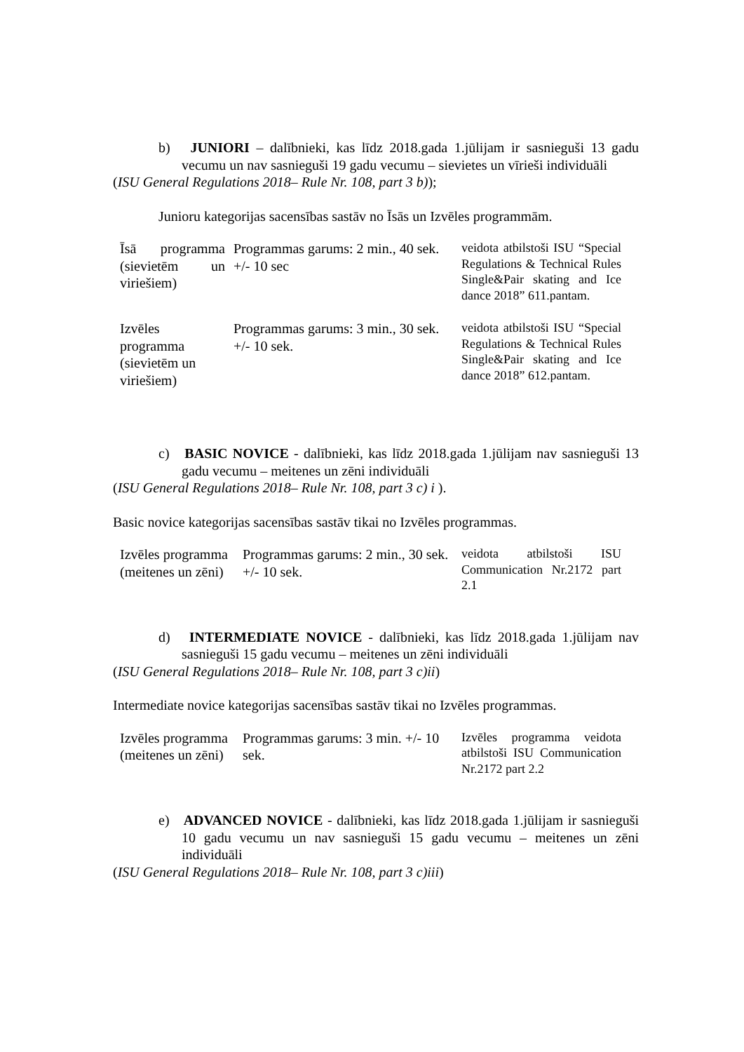b) JUNIORI – dalībnieki, kas līdz 2018.gada 1.jūlijam ir sasnieguši 13 gadu vecumu un nav sasnieguši 19 gadu vecumu – sievietes un vīrieši individuāli
(ISU General Regulations 2018– Rule Nr. 108, part 3 b));
Junioru kategorijas sacensības sastāv no Īsās un Izvēles programmām.
| Īsā programma (sievietēm un viriešiem) | Programmas garums: 2 min., 40 sek. +/- 10 sec | veidota atbilstoši ISU “Special Regulations & Technical Rules Single&Pair skating and Ice dance 2018” 611.pantam. |
| Izvēles programma (sievietēm un viriešiem) | Programmas garums: 3 min., 30 sek. +/- 10 sek. | veidota atbilstoši ISU “Special Regulations & Technical Rules Single&Pair skating and Ice dance 2018” 612.pantam. |
c) BASIC NOVICE - dalībnieki, kas līdz 2018.gada 1.jūlijam nav sasnieguši 13 gadu vecumu – meitenes un zēni individuāli
(ISU General Regulations 2018– Rule Nr. 108, part 3 c) i ).
Basic novice kategorijas sacensības sastāv tikai no Izvēles programmas.
| Izvēles programma (meitenes un zēni) | Programmas garums: 2 min., 30 sek. +/- 10 sek. | veidota atbilstoši ISU Communication Nr.2172 part 2.1 |
d) INTERMEDIATE NOVICE - dalībnieki, kas līdz 2018.gada 1.jūlijam nav sasnieguši 15 gadu vecumu – meitenes un zēni individuāli
(ISU General Regulations 2018– Rule Nr. 108, part 3 c)ii)
Intermediate novice kategorijas sacensības sastāv tikai no Izvēles programmas.
| Izvēles programma (meitenes un zēni) | Programmas garums: 3 min. +/- 10 sek. | Izvēles programma veidota atbilstoši ISU Communication Nr.2172 part 2.2 |
e) ADVANCED NOVICE - dalībnieki, kas līdz 2018.gada 1.jūlijam ir sasnieguši 10 gadu vecumu un nav sasnieguši 15 gadu vecumu – meitenes un zēni individuāli
(ISU General Regulations 2018– Rule Nr. 108, part 3 c)iii)